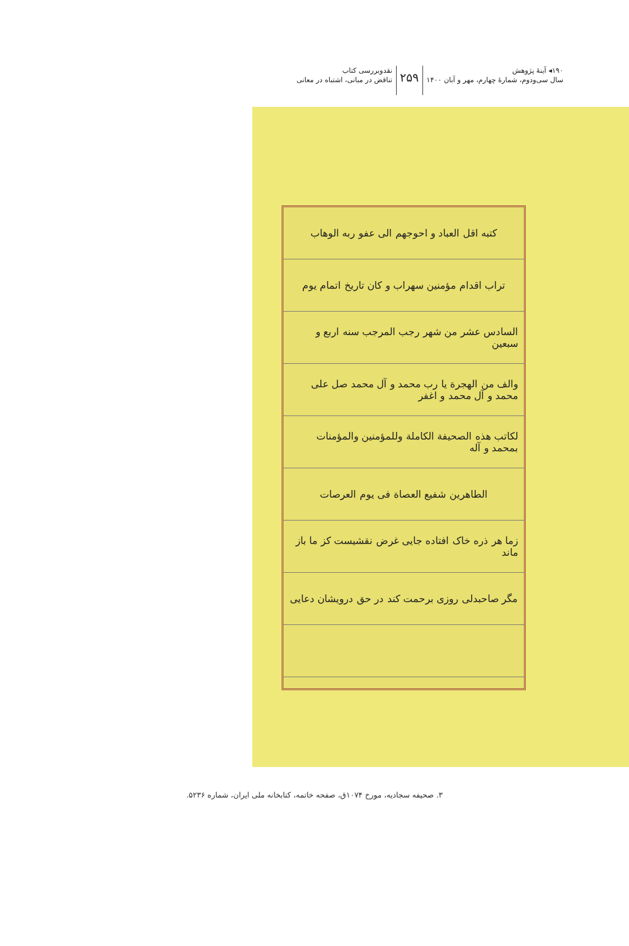۱۹۰◂ آینهٔ پژوهش
سال سی‌ودوم، شماره‌ٔ چهارم، مهر و آبان ۱۴۰۰
۲۵۹
نقدوبررسی کتاب
تناقض در مبانی، اشتباه در معانی
کتبه اقل العباد و احوجهم الی عفو ربه الوهاب
تراب اقدام مؤمنین سهراب و کان تاریخ اتمام یوم
السادس عشر من شهر رجب المرجب سنه اربع و سبعین
والف من الهجرة یا رب محمد و آل محمد صل علی محمد و آل محمد و اغفر
لکاتب هذه الصحیفة الکاملة وللمؤمنین والمؤمنات بمحمد و آله
الطاهرین شفیع العصاة فی یوم العرصات
زما هر ذره خاک افتاده جایی غرض نقشیست کز ما باز ماند
مگر صاحبدلی روزی برحمت کند در حق درویشان دعایی
۳. صحیفه سجادیه، مورخ ۱۰۷۴ق، صفحه خاتمه، کتابخانه ملی ایران، شماره ۵۲۳۶.